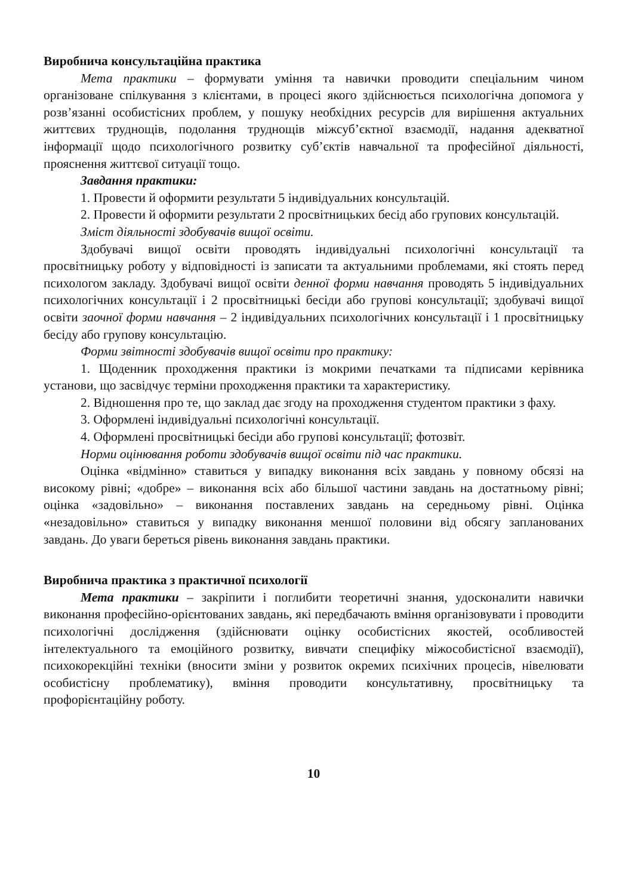Виробнича консультаційна практика
Мета практики – формувати уміння та навички проводити спеціальним чином організоване спілкування з клієнтами, в процесі якого здійснюється психологічна допомога у розв’язанні особистісних проблем, у пошуку необхідних ресурсів для вирішення актуальних життєвих труднощів, подолання труднощів міжсуб’єктної взаємодії, надання адекватної інформації щодо психологічного розвитку суб’єктів навчальної та професійної діяльності, прояснення життєвої ситуації тощо.
Завдання практики:
1. Провести й оформити результати 5 індивідуальних консультацій.
2. Провести й оформити результати 2 просвітницьких бесід або групових консультацій.
Зміст діяльності здобувачів вищої освіти.
Здобувачі вищої освіти проводять індивідуальні психологічні консультації та просвітницьку роботу у відповідності із записати та актуальними проблемами, які стоять перед психологом закладу. Здобувачі вищої освіти денної форми навчання проводять 5 індивідуальних психологічних консультації і 2 просвітницькі бесіди або групові консультації; здобувачі вищої освіти заочної форми навчання – 2 індивідуальних психологічних консультації і 1 просвітницьку бесіду або групову консультацію.
Форми звітності здобувачів вищої освіти про практику:
1. Щоденник проходження практики із мокрими печатками та підписами керівника установи, що засвідчує терміни проходження практики та характеристику.
2. Відношення про те, що заклад дає згоду на проходження студентом практики з фаху.
3. Оформлені індивідуальні психологічні консультації.
4. Оформлені просвітницькі бесіди або групові консультації; фотозвіт.
Норми оцінювання роботи здобувачів вищої освіти під час практики.
Оцінка «відмінно» ставиться у випадку виконання всіх завдань у повному обсязі на високому рівні; «добре» – виконання всіх або більшої частини завдань на достатньому рівні; оцінка «задовільно» – виконання поставлених завдань на середньому рівні. Оцінка «незадовільно» ставиться у випадку виконання меншої половини від обсягу запланованих завдань. До уваги береться рівень виконання завдань практики.
Виробнича практика з практичної психології
Мета практики – закріпити і поглибити теоретичні знання, удосконалити навички виконання професійно-орієнтованих завдань, які передбачають вміння організовувати і проводити психологічні дослідження (здійснювати оцінку особистісних якостей, особливостей інтелектуального та емоційного розвитку, вивчати специфіку міжособистісної взаємодії), психокорекційні техніки (вносити зміни у розвиток окремих психічних процесів, нівелювати особистісну проблематику), вміння проводити консультативну, просвітницьку та профорієнтаційну роботу.
10